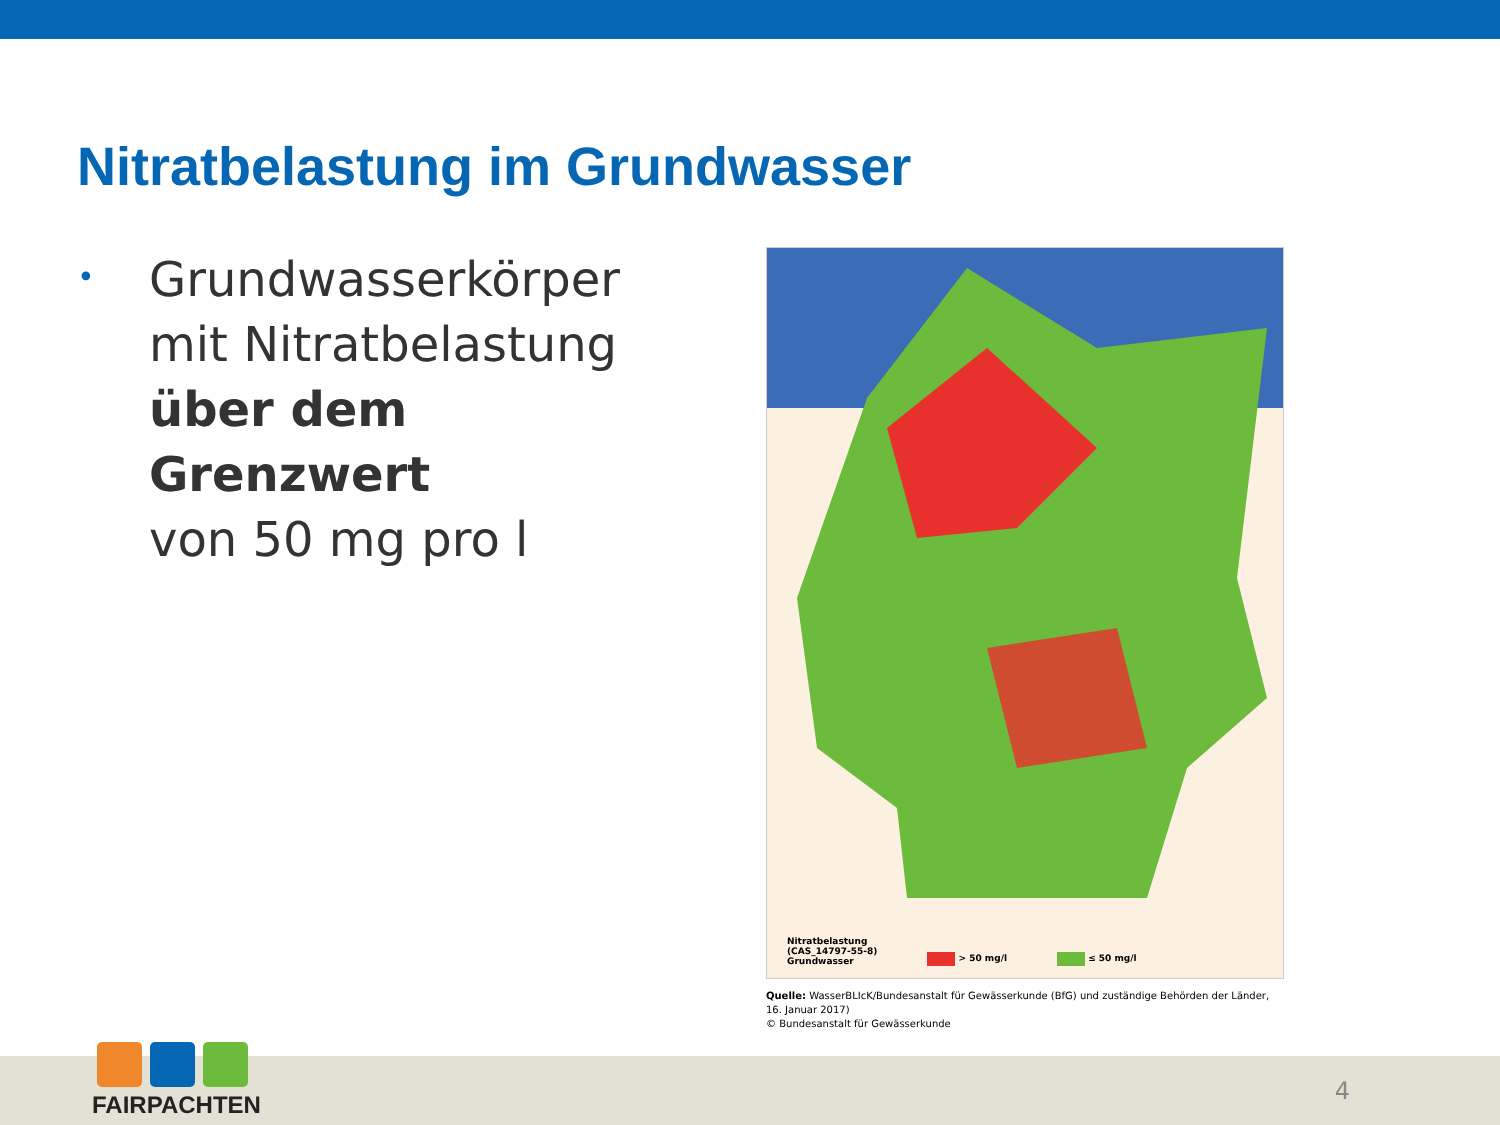Nitratbelastung im Grundwasser
•
Grundwasserkörper
mit Nitratbelastung
über dem Grenzwert
von 50 mg pro l
Nitratbelastung
(CAS_14797-55-8)
Grundwasser
> 50 mg/l
≤ 50 mg/l
Quelle: WasserBLIcK/Bundesanstalt für Gewässerkunde (BfG) und zuständige Behörden der Länder, 16. Januar 2017)
© Bundesanstalt für Gewässerkunde
FAIRPACHTEN
4